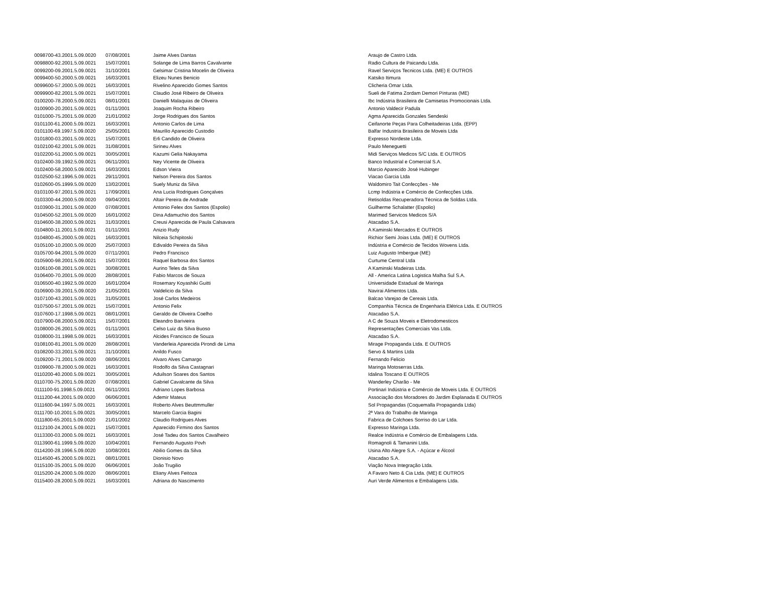| 0098700-43.2001.5.09.0020 | 07/08/2001 | Jaime Alves Dantas | Araujo de Castro Ltda. |
| 0098800-92.2001.5.09.0021 | 15/07/2001 | Solange de Lima Barros Cavalvante | Radio Cultura de Paicandu Ltda. |
| 0099200-09.2001.5.09.0021 | 31/10/2001 | Gelsimar Cristina Mocelin de Oliveira | Ravel Serviços Tecnicos Ltda. (ME) E OUTROS |
| 0099400-50.2000.5.09.0021 | 16/03/2001 | Elizeu Nunes Benicio | Katsiko Itimura |
| 0099600-57.2000.5.09.0021 | 16/03/2001 | Rivelino Aparecido Gomes Santos | Clicheria Omar Ltda. |
| 0099900-82.2001.5.09.0021 | 15/07/2001 | Claudio José Ribeiro de Oliveira | Sueli de Fatima Zordam Demori Pinturas (ME) |
| 0100200-78.2000.5.09.0021 | 08/01/2001 | Danielli Malaquias de Oliveira | Ibc Indústria Brasileira de Camisetas Promocionais Ltda. |
| 0100900-20.2001.5.09.0021 | 01/11/2001 | Joaquim Rocha Ribeiro | Antonio Valdecir Padula |
| 0101000-75.2001.5.09.0020 | 21/01/2002 | Jorge Rodrigues dos Santos | Agma Aparecida Gonzales Sendeski |
| 0101100-61.2000.5.09.0021 | 16/03/2001 | Antonio Carlos de Lima | Ceifanorte Peças Para Colheitadeiras Ltda. (EPP) |
| 0101100-69.1997.5.09.0020 | 25/05/2001 | Maurilio Aparecido Custodio | Balfar Industria Brasileira de Moveis Ltda |
| 0101800-03.2001.5.09.0021 | 15/07/2001 | Erli Candido de Oliveira | Expresso Nordeste Ltda. |
| 0102100-62.2001.5.09.0021 | 31/08/2001 | Sirineu Alves | Paulo Meneguetti |
| 0102200-51.2000.5.09.0021 | 30/05/2001 | Kazumi Gelia Nakayama | Midi Serviços Medicos S/C Ltda. E OUTROS |
| 0102400-39.1992.5.09.0021 | 06/11/2001 | Ney Vicente de Oliveira | Banco Industrial e Comercial S.A. |
| 0102400-58.2000.5.09.0021 | 16/03/2001 | Edson Vieira | Marcio Aparecido José Hubinger |
| 0102500-52.1996.5.09.0021 | 29/11/2001 | Nelson Pereira dos Santos | Viacao Garcia Ltda |
| 0102600-05.1999.5.09.0020 | 13/02/2001 | Suely Muniz da Silva | Waldomiro Tait Confecções - Me |
| 0103100-97.2001.5.09.0021 | 17/09/2001 | Ana Lucia Rodrigues Gonçalves | Lcmp Indústria e Comércio de Confecções Ltda. |
| 0103300-44.2000.5.09.0020 | 09/04/2001 | Altair Pereira de Andrade | Retisoldas Recuperadora Técnica de Soldas Ltda. |
| 0103900-31.2001.5.09.0020 | 07/08/2001 | Antonio Felex dos Santos (Espolio) | Guilherme Schalatter (Espolio) |
| 0104500-52.2001.5.09.0020 | 16/01/2002 | Dina Adamuchio dos Santos | Marimed Servicos Medicos S/A |
| 0104600-38.2000.5.09.0021 | 31/03/2001 | Creusi Aparecida de Paula Calsavara | Atacadao S.A. |
| 0104800-11.2001.5.09.0021 | 01/11/2001 | Anizio Rudy | A Kaminski Mercados E OUTROS |
| 0104800-45.2000.5.09.0021 | 16/03/2001 | Nilceia Schipitoski | Richior Semi Joias Ltda. (ME) E OUTROS |
| 0105100-10.2000.5.09.0020 | 25/07/2003 | Edivaldo Pereira da Silva | Indústria e Comércio de Tecidos Wovens Ltda. |
| 0105700-94.2001.5.09.0020 | 07/11/2001 | Pedro Francisco | Luiz Augusto Imbergue (ME) |
| 0105900-98.2001.5.09.0021 | 15/07/2001 | Raquel Barbosa dos Santos | Curtume Central Ltda |
| 0106100-08.2001.5.09.0021 | 30/08/2001 | Aurino Teles da Silva | A Kaminski Madeiras Ltda. |
| 0106400-70.2001.5.09.0020 | 28/08/2001 | Fabio Marcos de Souza | All - America Latina Logistica Malha Sul S.A. |
| 0106500-40.1992.5.09.0020 | 16/01/2004 | Rosemary Koyashiki Guitti | Universidade Estadual de Maringa |
| 0106900-39.2001.5.09.0020 | 21/05/2001 | Valdelicio da Silva | Navirai Alimentos Ltda. |
| 0107100-43.2001.5.09.0021 | 31/05/2001 | José Carlos Medeiros | Balcao Varejao de Cereais Ltda. |
| 0107500-57.2001.5.09.0021 | 15/07/2001 | Antonio Felix | Companhia Técnica de Engenharia Elétrica Ltda. E OUTROS |
| 0107600-17.1998.5.09.0021 | 08/01/2001 | Geraldo de Oliveira Coelho | Atacadao S.A. |
| 0107900-08.2000.5.09.0021 | 15/07/2001 | Eleandro Barivieira | A C de Souza Moveis e Eletrodomesticos |
| 0108000-26.2001.5.09.0021 | 01/11/2001 | Celso Luiz da Silva Buoso | Representações Comerciais Vas Ltda. |
| 0108000-31.1998.5.09.0021 | 16/03/2001 | Alcides Francisco de Souza | Atacadao S.A. |
| 0108100-81.2001.5.09.0020 | 28/08/2001 | Vanderleia Aparecida Pirondi de Lima | Mirage Propaganda Ltda. E OUTROS |
| 0108200-33.2001.5.09.0021 | 31/10/2001 | Anildo Fusco | Servo & Martins Ltda |
| 0109200-71.2001.5.09.0020 | 08/06/2001 | Alvaro Alves Camargo | Fernando Felicio |
| 0109900-78.2000.5.09.0021 | 16/03/2001 | Rodolfo da Silva Castagnari | Maringa Motoserras Ltda. |
| 0110200-40.2000.5.09.0021 | 30/05/2001 | Aduilson Soares dos Santos | Idalina Toscano E OUTROS |
| 0110700-75.2001.5.09.0020 | 07/08/2001 | Gabriel Cavalcante da Silva | Wanderley Charão - Me |
| 0111100-91.1998.5.09.0021 | 06/11/2001 | Adriano Lopes Barbosa | Portinari Indústria e Comércio de Moveis Ltda. E OUTROS |
| 0111200-44.2001.5.09.0020 | 06/06/2001 | Ademir Mateus | Associação dos Moradores do Jardim Esplanada E OUTROS |
| 0111600-94.1997.5.09.0021 | 16/03/2001 | Roberto Alves Beuttmmuller | Sol Propagandas (Coquemalla Propaganda Ltda) |
| 0111700-10.2001.5.09.0021 | 30/05/2001 | Marcelo Garcia Bagini | 2ª Vara do Trabalho de Maringa |
| 0111800-65.2001.5.09.0020 | 21/01/2002 | Claudio Rodrigues Alves | Fabrica de Colchoes Sorriso do Lar Ltda. |
| 0112100-24.2001.5.09.0021 | 15/07/2001 | Aparecido Firmino dos Santos | Expresso Maringa Ltda. |
| 0113300-03.2000.5.09.0021 | 16/03/2001 | José Tadeu dos Santos Cavalheiro | Realce Indústria e Comércio de Embalagens Ltda. |
| 0113900-61.1999.5.09.0020 | 10/04/2001 | Fernando Augusto Povh | Romagnoli & Tamanini Ltda. |
| 0114200-28.1996.5.09.0020 | 10/08/2001 | Abilio Gomes da Silva | Usina Alto Alegre S.A. - Açúcar e Álcool |
| 0114500-45.2000.5.09.0021 | 08/01/2001 | Dionisio Novo | Atacadao S.A. |
| 0115100-35.2001.5.09.0020 | 06/06/2001 | João Trugilio | Viação Nova Integração Ltda. |
| 0115200-24.2000.5.09.0020 | 08/06/2001 | Eliany Alves Feitoza | A Favaro Neto & Cia Ltda. (ME) E OUTROS |
| 0115400-28.2000.5.09.0021 | 16/03/2001 | Adriana do Nascimento | Auri Verde Alimentos e Embalagens Ltda. |